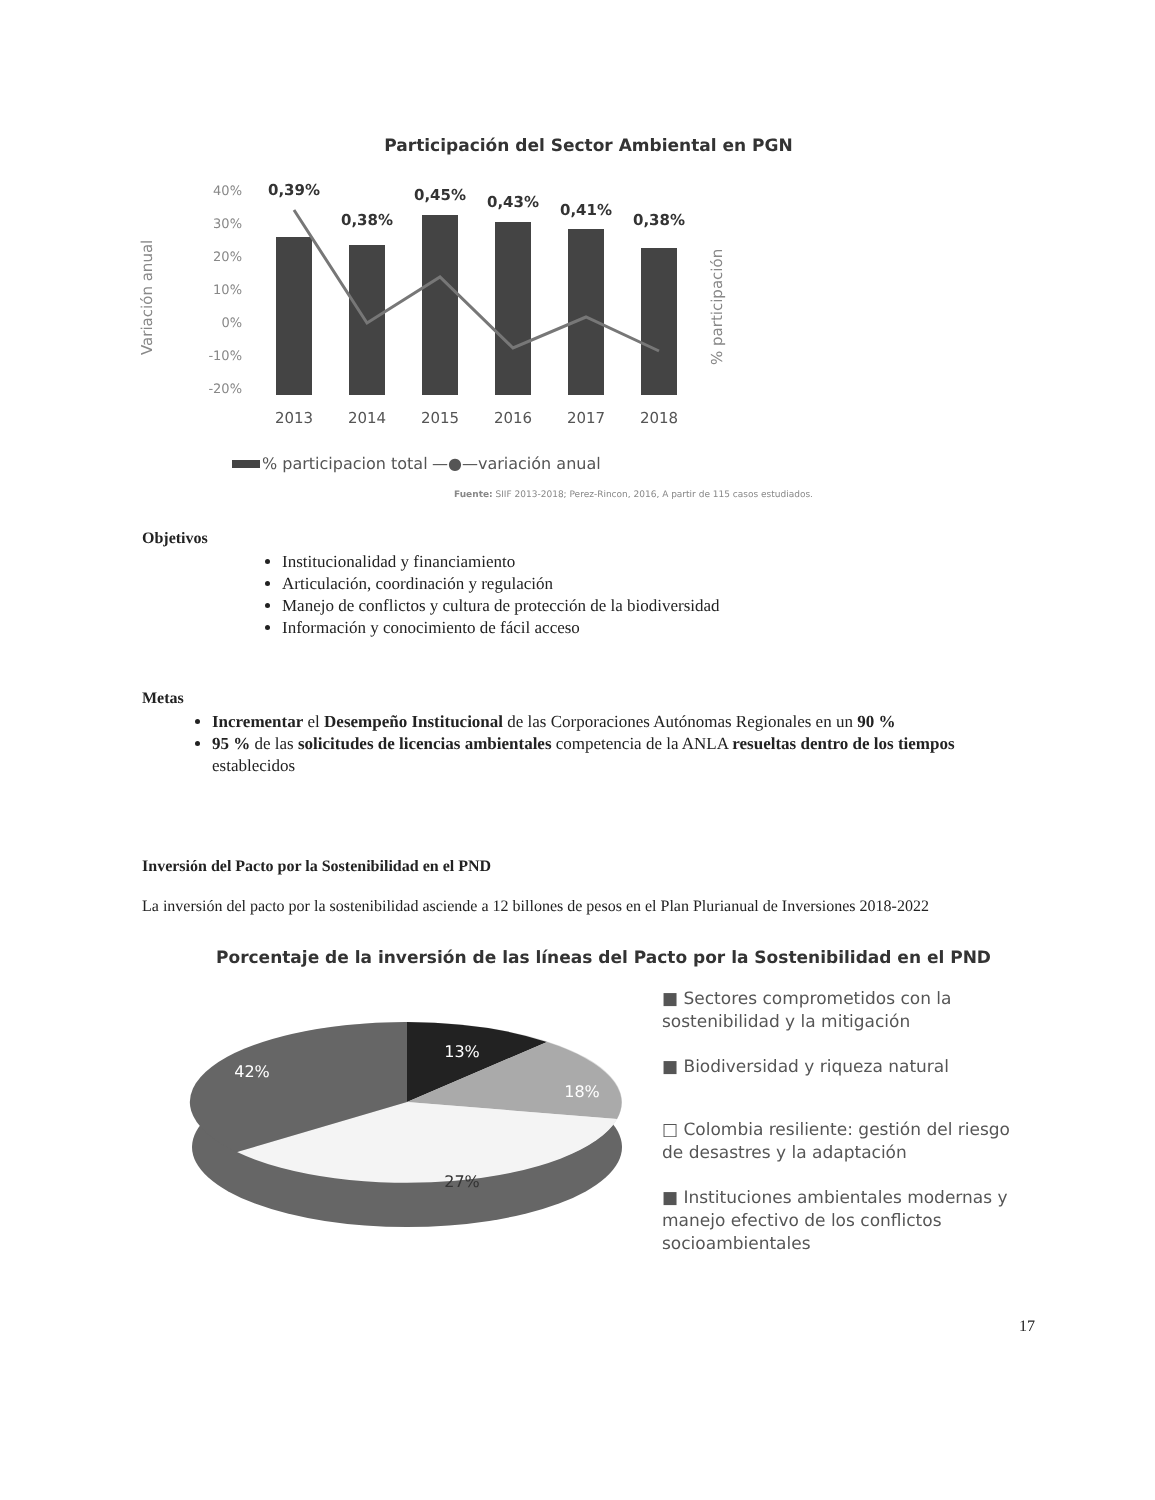Participación del Sector Ambiental en PGN
Variación anual
40%
30%
20%
10%
0%
-10%
-20%
0,39%
0,38%
0,45%
0,43%
0,41%
0,38%
2013
2014
2015
2016
2017
2018
% participación
% participacion total
—●—variación anual
Fuente: SIIF 2013-2018; Perez-Rincon, 2016, A partir de 115 casos estudiados.
Objetivos
Institucionalidad y financiamiento
Articulación, coordinación y regulación
Manejo de conflictos y cultura de protección de la biodiversidad
Información y conocimiento de fácil acceso
Metas
Incrementar el Desempeño Institucional de las Corporaciones Autónomas Regionales en un 90 %
95 % de las solicitudes de licencias ambientales competencia de la ANLA resueltas dentro de los tiempos establecidos
Inversión del Pacto por la Sostenibilidad en el PND
La inversión del pacto por la sostenibilidad asciende a 12 billones de pesos en el Plan Plurianual de Inversiones 2018-2022
Porcentaje de la inversión de las líneas del Pacto por la Sostenibilidad en el PND
13%
18%
27%
42%
■ Sectores comprometidos con la sostenibilidad y la mitigación
■ Biodiversidad y riqueza natural
□ Colombia resiliente: gestión del riesgo de desastres y la adaptación
■ Instituciones ambientales modernas y manejo efectivo de los conflictos socioambientales
17